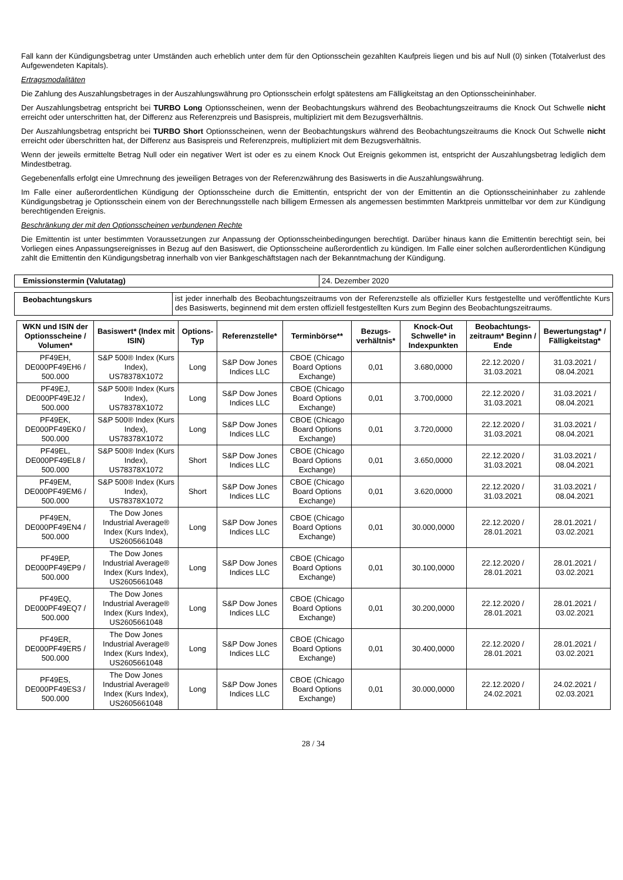Fall kann der Kündigungsbetrag unter Umständen auch erheblich unter dem für den Optionsschein gezahlten Kaufpreis liegen und bis auf Null (0) sinken (Totalverlust des Aufgewendeten Kapitals).
Ertragsmodalitäten
Die Zahlung des Auszahlungsbetrages in der Auszahlungswährung pro Optionsschein erfolgt spätestens am Fälligkeitstag an den Optionsscheininhaber.
Der Auszahlungsbetrag entspricht bei TURBO Long Optionsscheinen, wenn der Beobachtungskurs während des Beobachtungszeitraums die Knock Out Schwelle nicht erreicht oder unterschritten hat, der Differenz aus Referenzpreis und Basispreis, multipliziert mit dem Bezugsverhältnis.
Der Auszahlungsbetrag entspricht bei TURBO Short Optionsscheinen, wenn der Beobachtungskurs während des Beobachtungszeitraums die Knock Out Schwelle nicht erreicht oder überschritten hat, der Differenz aus Basispreis und Referenzpreis, multipliziert mit dem Bezugsverhältnis.
Wenn der jeweils ermittelte Betrag Null oder ein negativer Wert ist oder es zu einem Knock Out Ereignis gekommen ist, entspricht der Auszahlungsbetrag lediglich dem Mindestbetrag.
Gegebenenfalls erfolgt eine Umrechnung des jeweiligen Betrages von der Referenzwährung des Basiswerts in die Auszahlungswährung.
Im Falle einer außerordentlichen Kündigung der Optionsscheine durch die Emittentin, entspricht der von der Emittentin an die Optionsscheininhaber zu zahlende Kündigungsbetrag je Optionsschein einem von der Berechnungsstelle nach billigem Ermessen als angemessen bestimmten Marktpreis unmittelbar vor dem zur Kündigung berechtigenden Ereignis.
Beschränkung der mit den Optionsscheinen verbundenen Rechte
Die Emittentin ist unter bestimmten Voraussetzungen zur Anpassung der Optionsscheinbedingungen berechtigt. Darüber hinaus kann die Emittentin berechtigt sein, bei Vorliegen eines Anpassungsereignisses in Bezug auf den Basiswert, die Optionsscheine außerordentlich zu kündigen. Im Falle einer solchen außerordentlichen Kündigung zahlt die Emittentin den Kündigungsbetrag innerhalb von vier Bankgeschäftstagen nach der Bekanntmachung der Kündigung.
| Emissionstermin (Valutatag) | 24. Dezember 2020 |
| Beobachtungskurs | ist jeder innerhalb des Beobachtungszeitraums von der Referenzstelle als offizieller Kurs festgestellte und veröffentlichte Kurs des Basiswerts, beginnend mit dem ersten offiziell festgestellten Kurs zum Beginn des Beobachtungszeitraums. |
| WKN und ISIN der Optionsscheine / Volumen* | Basiswert* (Index mit ISIN) | Options-Typ | Referenzstelle* | Terminbörse** | Bezugs-verhältnis* | Knock-Out Schwelle* in Indexpunkten | Beobachtungs-zeitraum* Beginn / Ende | Bewertungstag* / Fälligkeitstag* |
| --- | --- | --- | --- | --- | --- | --- | --- | --- |
| PF49EH, DE000PF49EH6 / 500.000 | S&P 500® Index (Kurs Index), US78378X1072 | Long | S&P Dow Jones Indices LLC | CBOE (Chicago Board Options Exchange) | 0,01 | 3.680,0000 | 22.12.2020 / 31.03.2021 | 31.03.2021 / 08.04.2021 |
| PF49EJ, DE000PF49EJ2 / 500.000 | S&P 500® Index (Kurs Index), US78378X1072 | Long | S&P Dow Jones Indices LLC | CBOE (Chicago Board Options Exchange) | 0,01 | 3.700,0000 | 22.12.2020 / 31.03.2021 | 31.03.2021 / 08.04.2021 |
| PF49EK, DE000PF49EK0 / 500.000 | S&P 500® Index (Kurs Index), US78378X1072 | Long | S&P Dow Jones Indices LLC | CBOE (Chicago Board Options Exchange) | 0,01 | 3.720,0000 | 22.12.2020 / 31.03.2021 | 31.03.2021 / 08.04.2021 |
| PF49EL, DE000PF49EL8 / 500.000 | S&P 500® Index (Kurs Index), US78378X1072 | Short | S&P Dow Jones Indices LLC | CBOE (Chicago Board Options Exchange) | 0,01 | 3.650,0000 | 22.12.2020 / 31.03.2021 | 31.03.2021 / 08.04.2021 |
| PF49EM, DE000PF49EM6 / 500.000 | S&P 500® Index (Kurs Index), US78378X1072 | Short | S&P Dow Jones Indices LLC | CBOE (Chicago Board Options Exchange) | 0,01 | 3.620,0000 | 22.12.2020 / 31.03.2021 | 31.03.2021 / 08.04.2021 |
| PF49EN, DE000PF49EN4 / 500.000 | The Dow Jones Industrial Average® Index (Kurs Index), US2605661048 | Long | S&P Dow Jones Indices LLC | CBOE (Chicago Board Options Exchange) | 0,01 | 30.000,0000 | 22.12.2020 / 28.01.2021 | 28.01.2021 / 03.02.2021 |
| PF49EP, DE000PF49EP9 / 500.000 | The Dow Jones Industrial Average® Index (Kurs Index), US2605661048 | Long | S&P Dow Jones Indices LLC | CBOE (Chicago Board Options Exchange) | 0,01 | 30.100,0000 | 22.12.2020 / 28.01.2021 | 28.01.2021 / 03.02.2021 |
| PF49EQ, DE000PF49EQ7 / 500.000 | The Dow Jones Industrial Average® Index (Kurs Index), US2605661048 | Long | S&P Dow Jones Indices LLC | CBOE (Chicago Board Options Exchange) | 0,01 | 30.200,0000 | 22.12.2020 / 28.01.2021 | 28.01.2021 / 03.02.2021 |
| PF49ER, DE000PF49ER5 / 500.000 | The Dow Jones Industrial Average® Index (Kurs Index), US2605661048 | Long | S&P Dow Jones Indices LLC | CBOE (Chicago Board Options Exchange) | 0,01 | 30.400,0000 | 22.12.2020 / 28.01.2021 | 28.01.2021 / 03.02.2021 |
| PF49ES, DE000PF49ES3 / 500.000 | The Dow Jones Industrial Average® Index (Kurs Index), US2605661048 | Long | S&P Dow Jones Indices LLC | CBOE (Chicago Board Options Exchange) | 0,01 | 30.000,0000 | 22.12.2020 / 24.02.2021 | 24.02.2021 / 02.03.2021 |
28 / 34